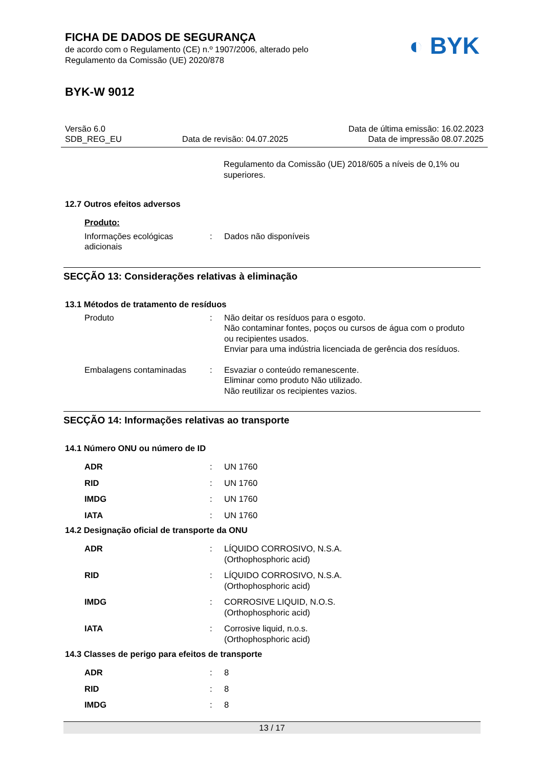◐ BYK
FICHA DE DADOS DE SEGURANÇA
de acordo com o Regulamento (CE) n.º 1907/2006, alterado pelo
Regulamento da Comissão (UE) 2020/878
BYK-W 9012
Versão 6.0
SDB_REG_EU
Data de revisão: 04.07.2025 Data de última emissão: 16.02.2023
Data de impressão 08.07.2025
Regulamento da Comissão (UE) 2018/605 a níveis de 0,1% ou superiores.
12.7 Outros efeitos adversos
Produto:
Informações ecológicas adicionais
: Dados não disponíveis
SECÇÃO 13: Considerações relativas à eliminação
13.1 Métodos de tratamento de resíduos
Produto : Não deitar os resíduos para o esgoto.
Não contaminar fontes, poços ou cursos de água com o produto ou recipientes usados.
Enviar para uma indústria licenciada de gerência dos resíduos.
Embalagens contaminadas : Esvaziar o conteúdo remanescente.
Eliminar como produto Não utilizado.
Não reutilizar os recipientes vazios.
SECÇÃO 14: Informações relativas ao transporte
14.1 Número ONU ou número de ID
ADR : UN 1760
RID : UN 1760
IMDG : UN 1760
IATA : UN 1760
14.2 Designação oficial de transporte da ONU
ADR : LÍQUIDO CORROSIVO, N.S.A.
(Orthophosphoric acid)
RID : LÍQUIDO CORROSIVO, N.S.A.
(Orthophosphoric acid)
IMDG : CORROSIVE LIQUID, N.O.S.
(Orthophosphoric acid)
IATA : Corrosive liquid, n.o.s.
(Orthophosphoric acid)
14.3 Classes de perigo para efeitos de transporte
ADR : 8
RID : 8
IMDG : 8
13 / 17